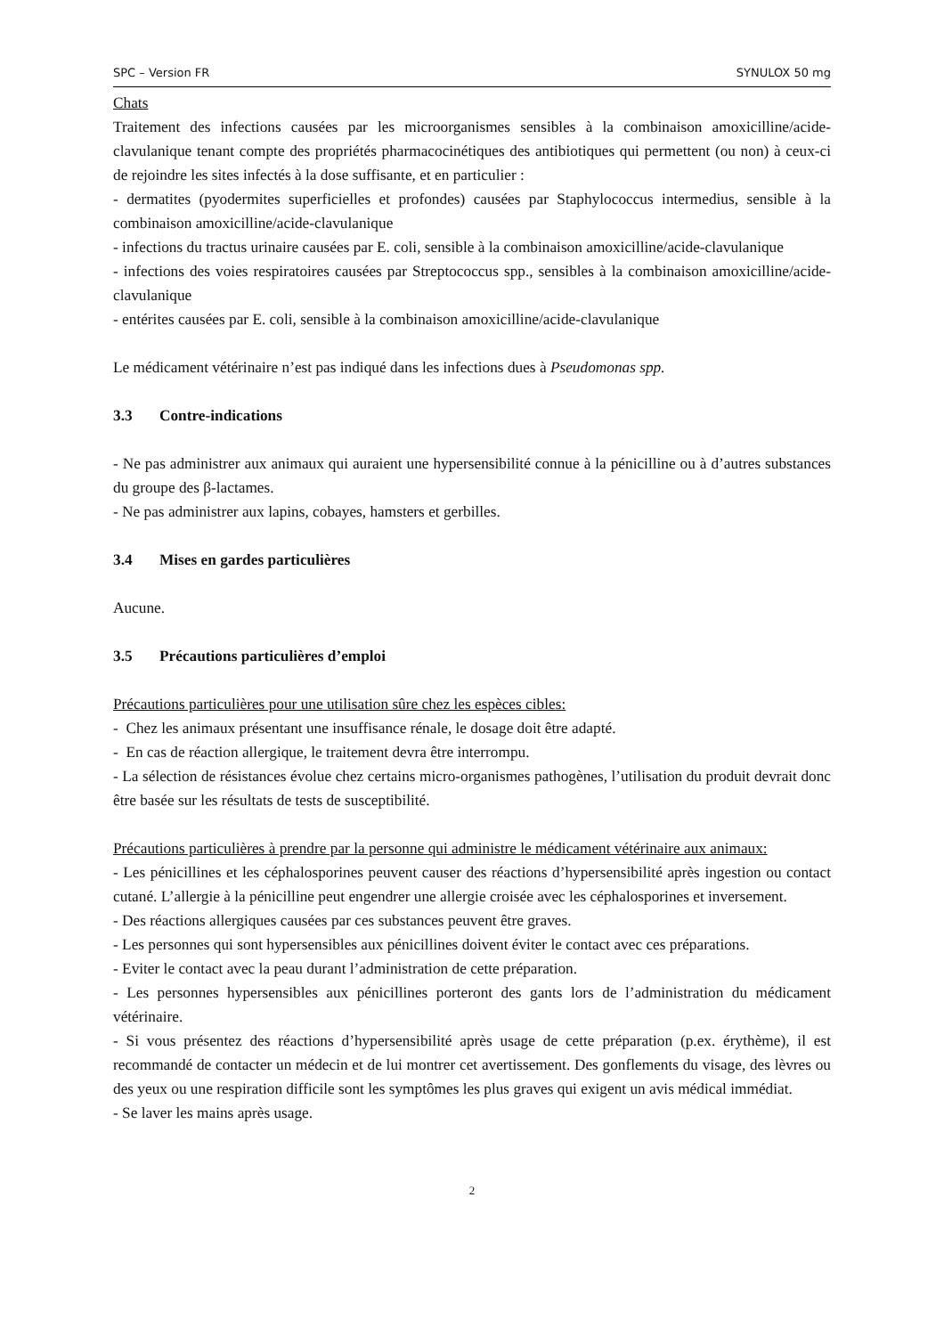SPC – Version FR SYNULOX 50 mg
Chats
Traitement des infections causées par les microorganismes sensibles à la combinaison amoxicilline/acide-clavulanique tenant compte des propriétés pharmacocinétiques des antibiotiques qui permettent (ou non) à ceux-ci de rejoindre les sites infectés à la dose suffisante, et en particulier :
- dermatites (pyodermites superficielles et profondes) causées par Staphylococcus intermedius, sensible à la combinaison amoxicilline/acide-clavulanique
- infections du tractus urinaire causées par E. coli, sensible à la combinaison amoxicilline/acide-clavulanique
- infections des voies respiratoires causées par Streptococcus spp., sensibles à la combinaison amoxicilline/acide-clavulanique
- entérites causées par E. coli, sensible à la combinaison amoxicilline/acide-clavulanique
Le médicament vétérinaire n’est pas indiqué dans les infections dues à Pseudomonas spp.
3.3 Contre-indications
- Ne pas administrer aux animaux qui auraient une hypersensibilité connue à la pénicilline ou à d’autres substances du groupe des β-lactames.
- Ne pas administrer aux lapins, cobayes, hamsters et gerbilles.
3.4 Mises en gardes particulières
Aucune.
3.5 Précautions particulières d’emploi
Précautions particulières pour une utilisation sûre chez les espèces cibles:
- Chez les animaux présentant une insuffisance rénale, le dosage doit être adapté.
- En cas de réaction allergique, le traitement devra être interrompu.
- La sélection de résistances évolue chez certains micro-organismes pathogènes, l’utilisation du produit devrait donc être basée sur les résultats de tests de susceptibilité.
Précautions particulières à prendre par la personne qui administre le médicament vétérinaire aux animaux:
- Les pénicillines et les céphalosporines peuvent causer des réactions d’hypersensibilité après ingestion ou contact cutané. L’allergie à la pénicilline peut engendrer une allergie croisée avec les céphalosporines et inversement.
- Des réactions allergiques causées par ces substances peuvent être graves.
- Les personnes qui sont hypersensibles aux pénicillines doivent éviter le contact avec ces préparations.
- Eviter le contact avec la peau durant l’administration de cette préparation.
- Les personnes hypersensibles aux pénicillines porteront des gants lors de l’administration du médicament vétérinaire.
- Si vous présentez des réactions d’hypersensibilité après usage de cette préparation (p.ex. érythème), il est recommandé de contacter un médecin et de lui montrer cet avertissement. Des gonflements du visage, des lèvres ou des yeux ou une respiration difficile sont les symptômes les plus graves qui exigent un avis médical immédiat.
- Se laver les mains après usage.
2